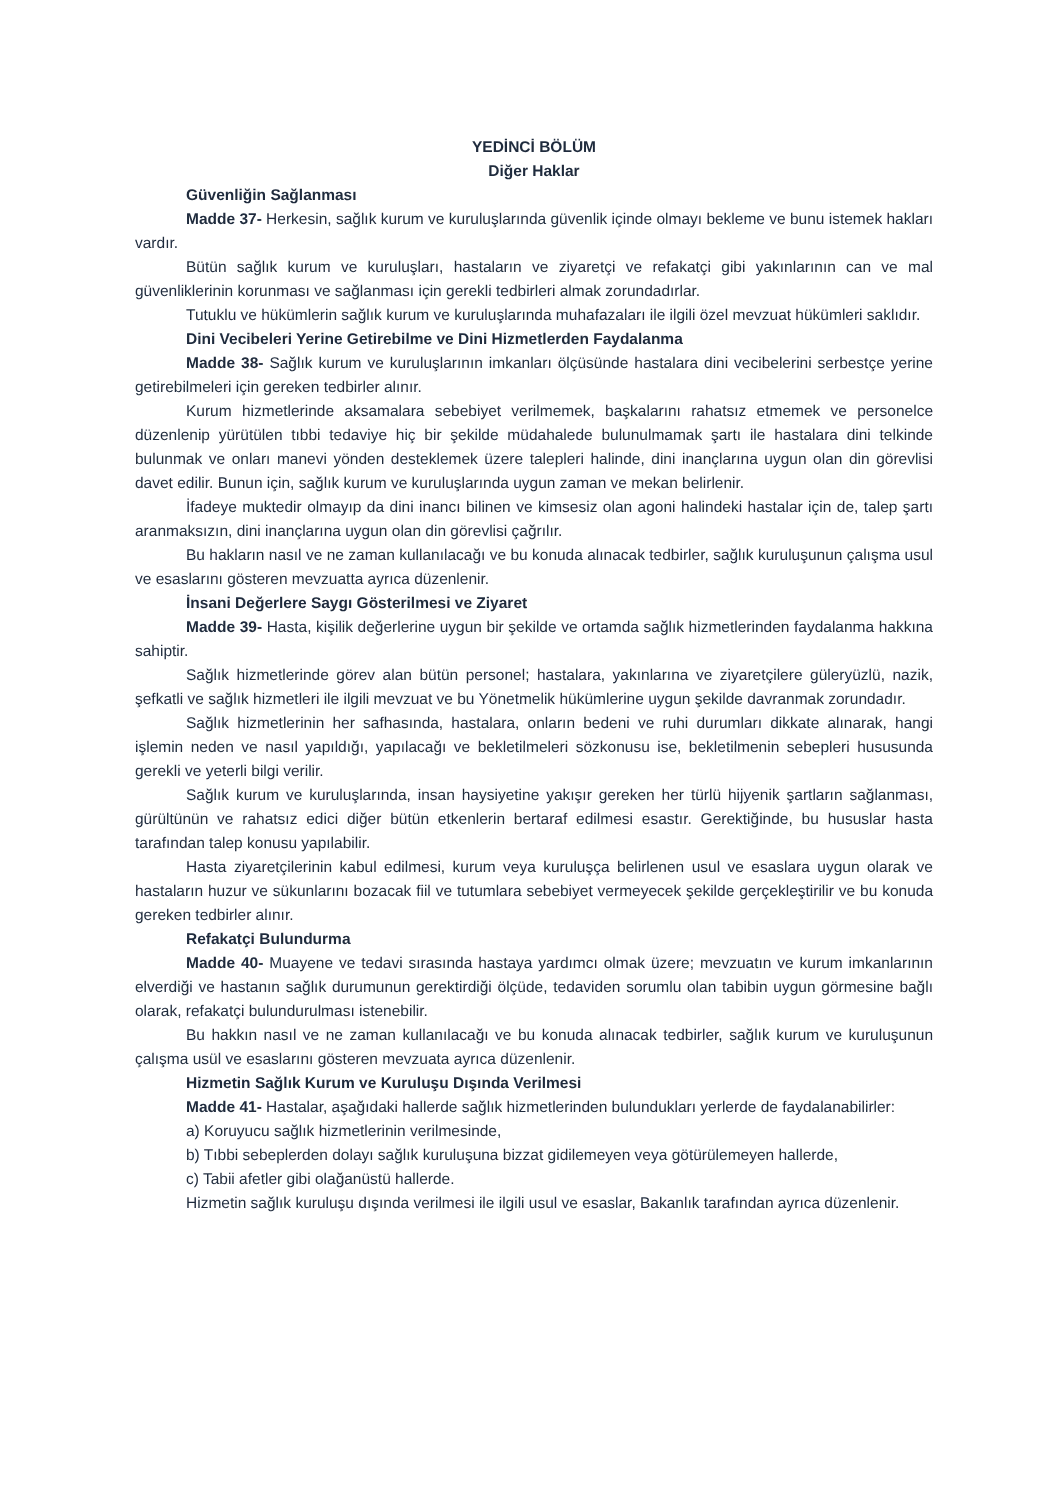YEDİNCİ BÖLÜM
Diğer Haklar
Güvenliğin Sağlanması
Madde 37- Herkesin, sağlık kurum ve kuruluşlarında güvenlik içinde olmayı bekleme ve bunu istemek hakları vardır.
Bütün sağlık kurum ve kuruluşları, hastaların ve ziyaretçi ve refakatçi gibi yakınlarının can ve mal güvenliklerinin korunması ve sağlanması için gerekli tedbirleri almak zorundadırlar.
Tutuklu ve hükümlerin sağlık kurum ve kuruluşlarında muhafazaları ile ilgili özel mevzuat hükümleri saklıdır.
Dini Vecibeleri Yerine Getirebilme ve Dini Hizmetlerden Faydalanma
Madde 38- Sağlık kurum ve kuruluşlarının imkanları ölçüsünde hastalara dini vecibelerini serbestçe yerine getirebilmeleri için gereken tedbirler alınır.
Kurum hizmetlerinde aksamalara sebebiyet verilmemek, başkalarını rahatsız etmemek ve personelce düzenlenip yürütülen tıbbi tedaviye hiç bir şekilde müdahalede bulunulmamak şartı ile hastalara dini telkinde bulunmak ve onları manevi yönden desteklemek üzere talepleri halinde, dini inançlarına uygun olan din görevlisi davet edilir. Bunun için, sağlık kurum ve kuruluşlarında uygun zaman ve mekan belirlenir.
İfadeye muktedir olmayıp da dini inancı bilinen ve kimsesiz olan agoni halindeki hastalar için de, talep şartı aranmaksızın, dini inançlarına uygun olan din görevlisi çağrılır.
Bu hakların nasıl ve ne zaman kullanılacağı ve bu konuda alınacak tedbirler, sağlık kuruluşunun çalışma usul ve esaslarını gösteren mevzuatta ayrıca düzenlenir.
İnsani Değerlere Saygı Gösterilmesi ve Ziyaret
Madde 39- Hasta, kişilik değerlerine uygun bir şekilde ve ortamda sağlık hizmetlerinden faydalanma hakkına sahiptir.
Sağlık hizmetlerinde görev alan bütün personel; hastalara, yakınlarına ve ziyaretçilere güleryüzlü, nazik, şefkatli ve sağlık hizmetleri ile ilgili mevzuat ve bu Yönetmelik hükümlerine uygun şekilde davranmak zorundadır.
Sağlık hizmetlerinin her safhasında, hastalara, onların bedeni ve ruhi durumları dikkate alınarak, hangi işlemin neden ve nasıl yapıldığı, yapılacağı ve bekletilmeleri sözkonusu ise, bekletilmenin sebepleri hususunda gerekli ve yeterli bilgi verilir.
Sağlık kurum ve kuruluşlarında, insan haysiyetine yakışır gereken her türlü hijyenik şartların sağlanması, gürültünün ve rahatsız edici diğer bütün etkenlerin bertaraf edilmesi esastır. Gerektiğinde, bu hususlar hasta tarafından talep konusu yapılabilir.
Hasta ziyaretçilerinin kabul edilmesi, kurum veya kuruluşça belirlenen usul ve esaslara uygun olarak ve hastaların huzur ve sükunlarını bozacak fiil ve tutumlara sebebiyet vermeyecek şekilde gerçekleştirilir ve bu konuda gereken tedbirler alınır.
Refakatçi Bulundurma
Madde 40- Muayene ve tedavi sırasında hastaya yardımcı olmak üzere; mevzuatın ve kurum imkanlarının elverdiği ve hastanın sağlık durumunun gerektirdiği ölçüde, tedaviden sorumlu olan tabibin uygun görmesine bağlı olarak, refakatçi bulundurulması istenebilir.
Bu hakkın nasıl ve ne zaman kullanılacağı ve bu konuda alınacak tedbirler, sağlık kurum ve kuruluşunun çalışma usül ve esaslarını gösteren mevzuata ayrıca düzenlenir.
Hizmetin Sağlık Kurum ve Kuruluşu Dışında Verilmesi
Madde 41- Hastalar, aşağıdaki hallerde sağlık hizmetlerinden bulundukları yerlerde de faydalanabilirler:
a) Koruyucu sağlık hizmetlerinin verilmesinde,
b) Tıbbi sebeplerden dolayı sağlık kuruluşuna bizzat gidilemeyen veya götürülemeyen hallerde,
c) Tabii afetler gibi olağanüstü hallerde.
Hizmetin sağlık kuruluşu dışında verilmesi ile ilgili usul ve esaslar, Bakanlık tarafından ayrıca düzenlenir.